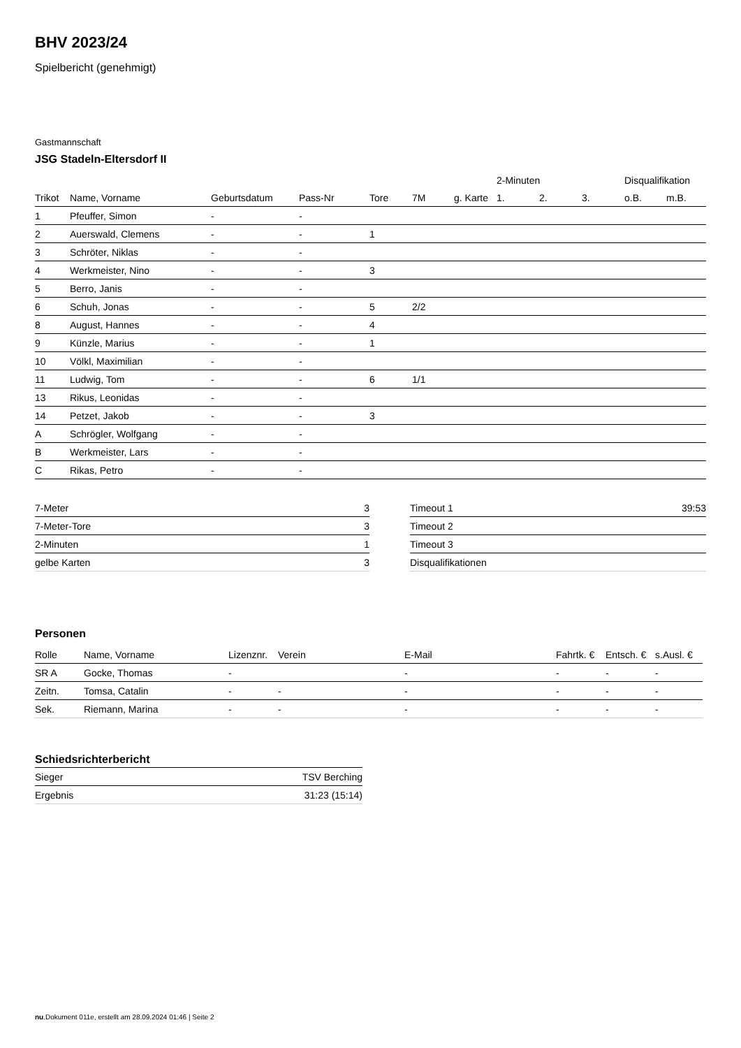BHV 2023/24
Spielbericht (genehmigt)
Gastmannschaft
JSG Stadeln-Eltersdorf II
| | | | | | | | 2-Minuten | | | Disqualifikation | |
| --- | --- | --- | --- | --- | --- | --- | --- | --- | --- | --- | --- |
| Trikot | Name, Vorname | Geburtsdatum | Pass-Nr | Tore | 7M | g. Karte | 1. | 2. | 3. | o.B. | m.B. |
| 1 | Pfeuffer, Simon | - | - | | | | | | | | |
| 2 | Auerswald, Clemens | - | - | 1 | | | | | | | |
| 3 | Schröter, Niklas | - | - | | | | | | | | |
| 4 | Werkmeister, Nino | - | - | 3 | | | | | | | |
| 5 | Berro, Janis | - | - | | | | | | | | |
| 6 | Schuh, Jonas | - | - | 5 | 2/2 | | | | | | |
| 8 | August, Hannes | - | - | 4 | | | | | | | |
| 9 | Künzle, Marius | - | - | 1 | | | | | | | |
| 10 | Völkl, Maximilian | - | - | | | | | | | | |
| 11 | Ludwig, Tom | - | - | 6 | 1/1 | | | | | | |
| 13 | Rikus, Leonidas | - | - | | | | | | | | |
| 14 | Petzet, Jakob | - | - | 3 | | | | | | | |
| A | Schrögler, Wolfgang | - | - | | | | | | | | |
| B | Werkmeister, Lars | - | - | | | | | | | | |
| C | Rikas, Petro | - | - | | | | | | | | |
| 7-Meter | 3 |
| 7-Meter-Tore | 3 |
| 2-Minuten | 1 |
| gelbe Karten | 3 |
| Timeout 1 | 39:53 |
| Timeout 2 | |
| Timeout 3 | |
| Disqualifikationen | |
Personen
| Rolle | Name, Vorname | Lizenznr. | Verein | E-Mail | Fahrtk. € | Entsch. € | s.Ausl. € |
| --- | --- | --- | --- | --- | --- | --- | --- |
| SR A | Gocke, Thomas | - | | - | - | - | - |
| Zeitn. | Tomsa, Catalin | - | - | - | - | - | - |
| Sek. | Riemann, Marina | - | - | - | - | - | - |
Schiedsrichterbericht
| Sieger | TSV Berching |
| Ergebnis | 31:23 (15:14) |
nu.Dokument 011e, erstellt am 28.09.2024 01:46 | Seite 2